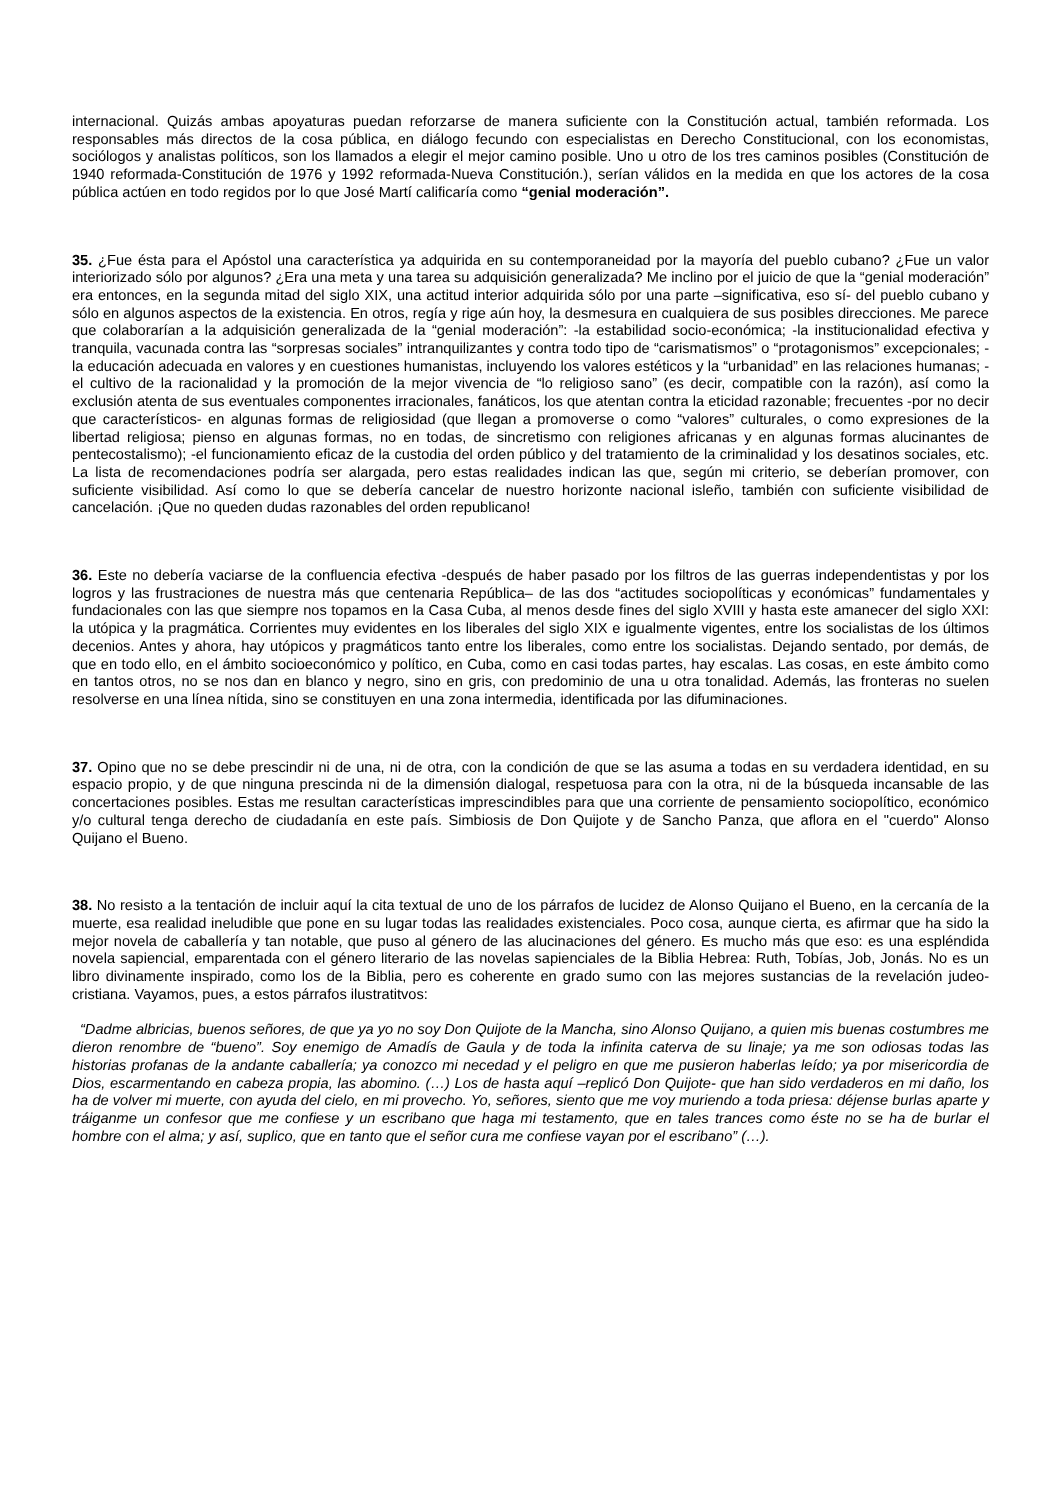internacional. Quizás ambas apoyaturas puedan reforzarse de manera suficiente con la Constitución actual, también reformada. Los responsables más directos de la cosa pública, en diálogo fecundo con especialistas en Derecho Constitucional, con los economistas, sociólogos y analistas políticos, son los llamados a elegir el mejor camino posible. Uno u otro de los tres caminos posibles (Constitución de 1940 reformada-Constitución de 1976 y 1992 reformada-Nueva Constitución.), serían válidos en la medida en que los actores de la cosa pública actúen en todo regidos por lo que José Martí calificaría como “genial moderación”.
35. ¿Fue ésta para el Apóstol una característica ya adquirida en su contemporaneidad por la mayoría del pueblo cubano? ¿Fue un valor interiorizado sólo por algunos? ¿Era una meta y una tarea su adquisición generalizada? Me inclino por el juicio de que la “genial moderación” era entonces, en la segunda mitad del siglo XIX, una actitud interior adquirida sólo por una parte –significativa, eso sí- del pueblo cubano y sólo en algunos aspectos de la existencia. En otros, regía y rige aún hoy, la desmesura en cualquiera de sus posibles direcciones. Me parece que colaborarían a la adquisición generalizada de la “genial moderación”: -la estabilidad socio-económica; -la institucionalidad efectiva y tranquila, vacunada contra las “sorpresas sociales” intranquilizantes y contra todo tipo de “carismatismos” o “protagonismos” excepcionales; -la educación adecuada en valores y en cuestiones humanistas, incluyendo los valores estéticos y la “urbanidad” en las relaciones humanas; -el cultivo de la racionalidad y la promoción de la mejor vivencia de “lo religioso sano” (es decir, compatible con la razón), así como la exclusión atenta de sus eventuales componentes irracionales, fanáticos, los que atentan contra la eticidad razonable; frecuentes -por no decir que característicos- en algunas formas de religiosidad (que llegan a promoverse o como “valores” culturales, o como expresiones de la libertad religiosa; pienso en algunas formas, no en todas, de sincretismo con religiones africanas y en algunas formas alucinantes de pentecostalismo); -el funcionamiento eficaz de la custodia del orden público y del tratamiento de la criminalidad y los desatinos sociales, etc. La lista de recomendaciones podría ser alargada, pero estas realidades indican las que, según mi criterio, se deberían promover, con suficiente visibilidad. Así como lo que se debería cancelar de nuestro horizonte nacional isleño, también con suficiente visibilidad de cancelación. ¡Que no queden dudas razonables del orden republicano!
36. Este no debería vaciarse de la confluencia efectiva -después de haber pasado por los filtros de las guerras independentistas y por los logros y las frustraciones de nuestra más que centenaria República– de las dos “actitudes sociopolíticas y económicas” fundamentales y fundacionales con las que siempre nos topamos en la Casa Cuba, al menos desde fines del siglo XVIII y hasta este amanecer del siglo XXI: la utópica y la pragmática. Corrientes muy evidentes en los liberales del siglo XIX e igualmente vigentes, entre los socialistas de los últimos decenios. Antes y ahora, hay utópicos y pragmáticos tanto entre los liberales, como entre los socialistas. Dejando sentado, por demás, de que en todo ello, en el ámbito socioeconómico y político, en Cuba, como en casi todas partes, hay escalas. Las cosas, en este ámbito como en tantos otros, no se nos dan en blanco y negro, sino en gris, con predominio de una u otra tonalidad. Además, las fronteras no suelen resolverse en una línea nítida, sino se constituyen en una zona intermedia, identificada por las difuminaciones.
37. Opino que no se debe prescindir ni de una, ni de otra, con la condición de que se las asuma a todas en su verdadera identidad, en su espacio propio, y de que ninguna prescinda ni de la dimensión dialogal, respetuosa para con la otra, ni de la búsqueda incansable de las concertaciones posibles. Estas me resultan características imprescindibles para que una corriente de pensamiento sociopolítico, económico y/o cultural tenga derecho de ciudadanía en este país. Simbiosis de Don Quijote y de Sancho Panza, que aflora en el "cuerdo" Alonso Quijano el Bueno.
38. No resisto a la tentación de incluir aquí la cita textual de uno de los párrafos de lucidez de Alonso Quijano el Bueno, en la cercanía de la muerte, esa realidad ineludible que pone en su lugar todas las realidades existenciales. Poco cosa, aunque cierta, es afirmar que ha sido la mejor novela de caballería y tan notable, que puso al género de las alucinaciones del género. Es mucho más que eso: es una espléndida novela sapiencial, emparentada con el género literario de las novelas sapienciales de la Biblia Hebrea: Ruth, Tobías, Job, Jonás. No es un libro divinamente inspirado, como los de la Biblia, pero es coherente en grado sumo con las mejores sustancias de la revelación judeo-cristiana. Vayamos, pues, a estos párrafos ilustratitvos:
“Dadme albricias, buenos señores, de que ya yo no soy Don Quijote de la Mancha, sino Alonso Quijano, a quien mis buenas costumbres me dieron renombre de “bueno”. Soy enemigo de Amadís de Gaula y de toda la infinita caterva de su linaje; ya me son odiosas todas las historias profanas de la andante caballería; ya conozco mi necedad y el peligro en que me pusieron haberlas leído; ya por misericordia de Dios, escarmentando en cabeza propia, las abomino. (…) Los de hasta aquí –replicó Don Quijote- que han sido verdaderos en mi daño, los ha de volver mi muerte, con ayuda del cielo, en mi provecho. Yo, señores, siento que me voy muriendo a toda priesa: déjense burlas aparte y tráiganme un confesor que me confiese y un escribano que haga mi testamento, que en tales trances como éste no se ha de burlar el hombre con el alma; y así, suplico, que en tanto que el señor cura me confiese vayan por el escribano” (…).